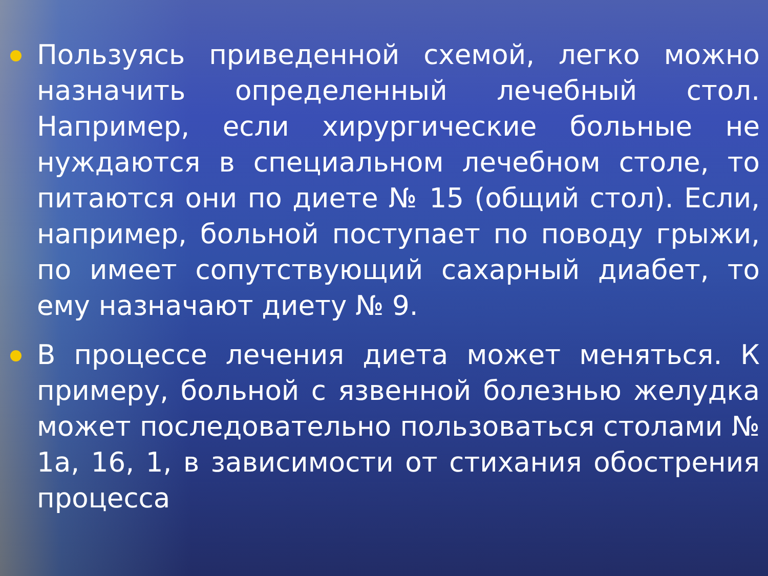Пользуясь приведенной схемой, легко можно назначить определенный лечебный стол. Например, если хирургические больные не нуждаются в специальном лечебном столе, то питаются они по диете № 15 (общий стол). Если, например, больной поступает по поводу грыжи, по имеет сопутствующий сахарный диабет, то ему назначают диету № 9.
В процессе лечения диета может меняться. К примеру, больной с язвенной болезнью желудка может последовательно пользоваться столами № 1а, 16, 1, в зависимости от стихания обострения процесса